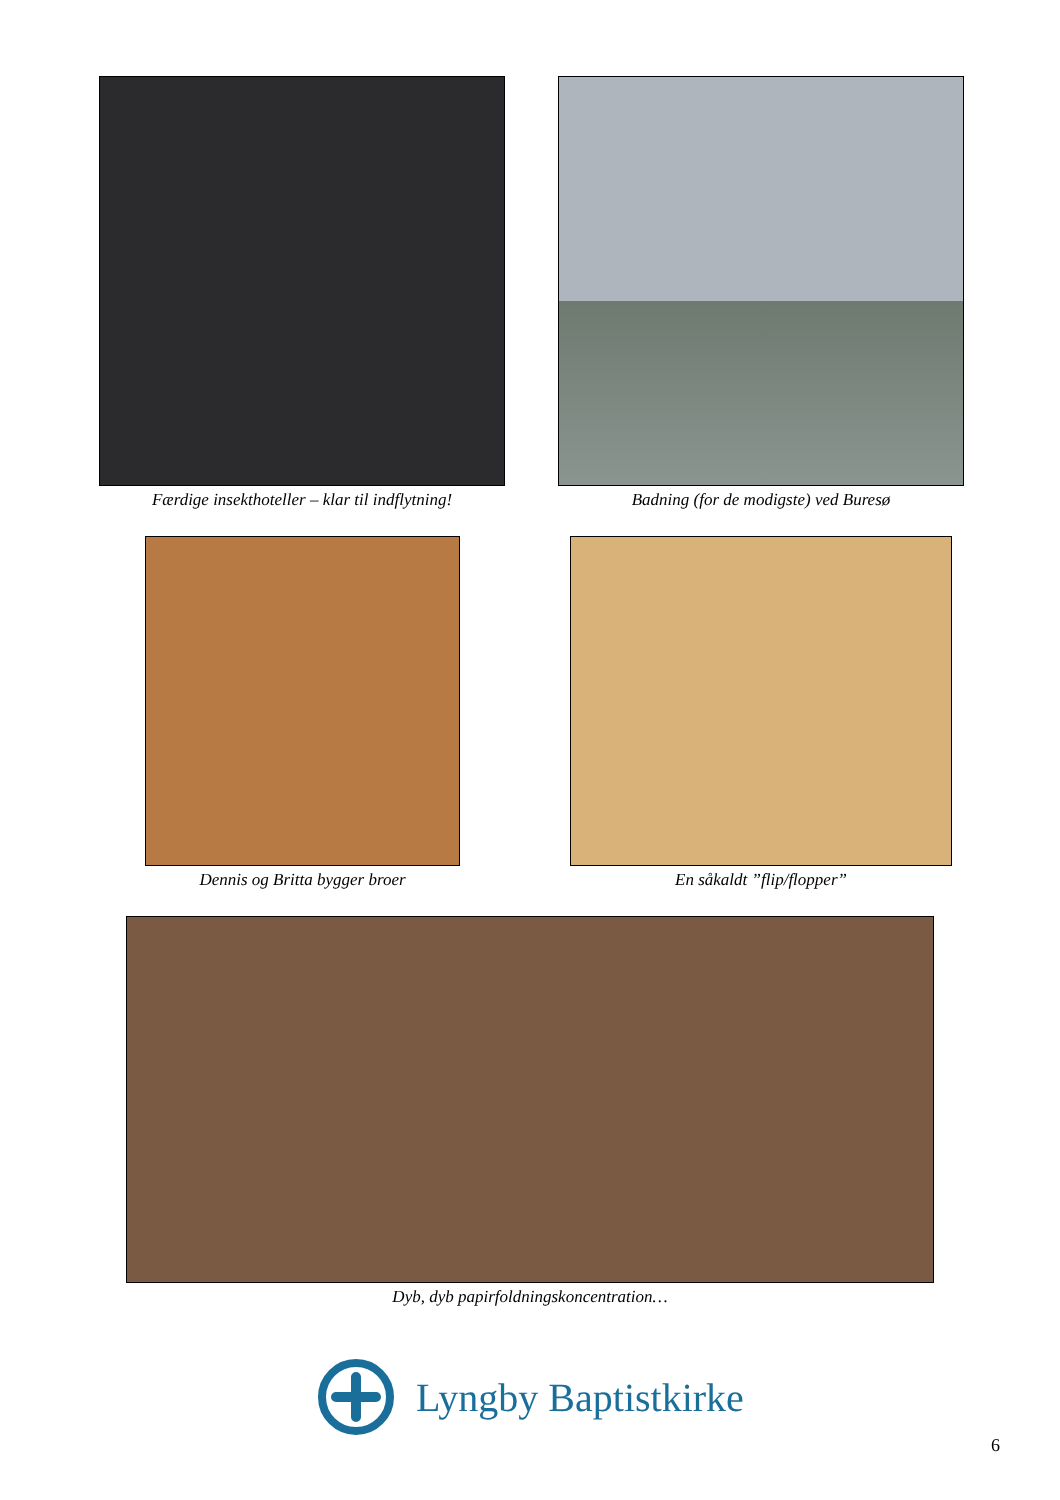Færdige insekthoteller – klar til indflytning!
Badning (for de modigste) ved Buresø
Dennis og Britta bygger broer En såkaldt ”flip/flopper”
Dyb, dyb papirfoldningskoncentration…
Lyngby Baptistkirke
6